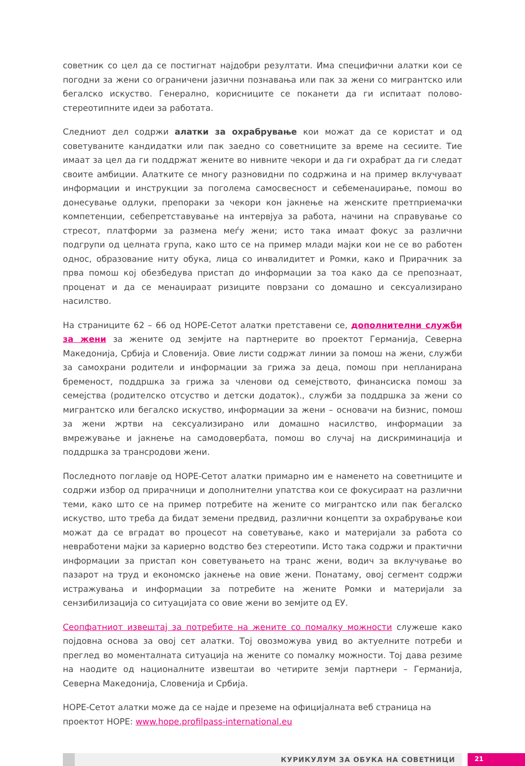советник со цел да се постигнат најдобри резултати. Има специфични алатки кои се погодни за жени со ограничени јазични познавања или пак за жени со мигрантско или бегалско искуство. Генерално, корисниците се поканети да ги испитаат полово-стереотипните идеи за работата.
Следниот дел содржи алатки за охрабрување кои можат да се користат и од советуваните кандидатки или пак заедно со советниците за време на сесиите. Тие имаат за цел да ги поддржат жените во нивните чекори и да ги охрабрат да ги следат своите амбиции. Алатките се многу разновидни по содржина и на пример вклучуваат информации и инструкции за поголема самосвесност и себеменаџирање, помош во донесување одлуки, препораки за чекори кон јакнење на женските претприемачки компетенции, себепретставување на интервјуа за работа, начини на справување со стресот, платформи за размена меѓу жени; исто така имаат фокус за различни подгрупи од целната група, како што се на пример млади мајки кои не се во работен однос, образование ниту обука, лица со инвалидитет и Ромки, како и Прирачник за прва помош кој обезбедува пристап до информации за тоа како да се препознаат, проценат и да се менаџираат ризиците поврзани со домашно и сексуализирано насилство.
На страниците 62 – 66 од HOPE-Сетот алатки претставени се, дополнителни служби за жени за жените од земјите на партнерите во проектот Германија, Северна Македонија, Србија и Словенија. Овие листи содржат линии за помош на жени, служби за самохрани родители и информации за грижа за деца, помош при непланирана бременост, поддршка за грижа за членови од семејството, финансиска помош за семејства (родителско отсуство и детски додаток)., служби за поддршка за жени со мигрантско или бегалско искуство, информации за жени – основачи на бизнис, помош за жени жртви на сексуализирано или домашно насилство, информации за вмрежување и јакнење на самодовербата, помош во случај на дискриминација и поддршка за трансродови жени.
Последното поглавје од HOPE-Сетот алатки примарно им е наменето на советниците и содржи избор од прирачници и дополнителни упатства кои се фокусираат на различни теми, како што се на пример потребите на жените со мигрантско или пак бегалско искуство, што треба да бидат земени предвид, различни концепти за охрабрување кои можат да се вградат во процесот на советување, како и материјали за работа со невработени мајки за кариерно водство без стереотипи. Исто така содржи и практични информации за пристап кон советувањето на транс жени, водич за вклучување во пазарот на труд и економско јакнење на овие жени. Понатаму, овој сегмент содржи истражувања и информации за потребите на жените Ромки и материјали за сензибилизација со ситуацијата со овие жени во земјите од ЕУ.
Сеопфатниот извештај за потребите на жените со помалку можности служеше како појдовна основа за овој сет алатки. Тој овозможува увид во актуелните потреби и преглед во моменталната ситуација на жените со помалку можности. Тој дава резиме на наодите од националните извештаи во четирите земји партнери – Германија, Северна Македонија, Словенија и Србија.
HOPE-Сетот алатки може да се најде и преземе на официјалната веб страница на проектот HOPE: www.hope.profilpass-international.eu
КУРИКУЛУМ ЗА ОБУКА НА СОВЕТНИЦИ
21